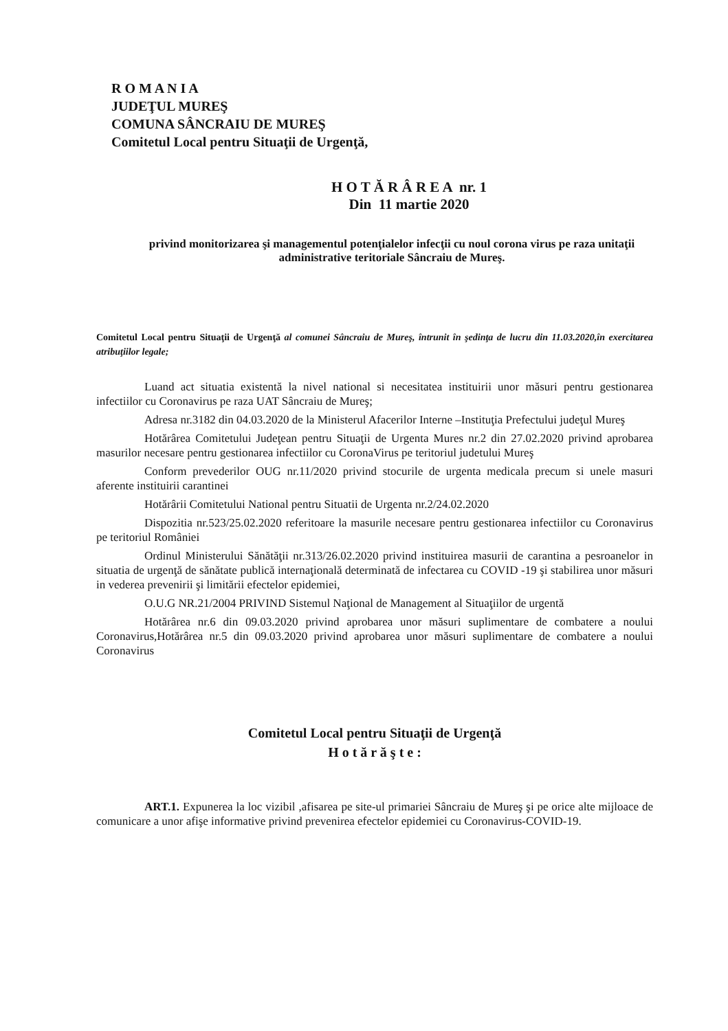R O M A N I A
JUDEŢUL MUREŞ
COMUNA SÂNCRAIU DE MUREŞ
Comitetul Local pentru Situaţii de Urgenţă,
H O T Ă R Â R E A nr. 1
Din 11 martie 2020
privind monitorizarea şi managementul potenţialelor infecţii cu noul corona virus pe raza unitaţii administrative teritoriale Sâncraiu de Mureş.
Comitetul Local pentru Situaţii de Urgenţă al comunei Sâncraiu de Mureş, întrunit în şedinţa de lucru din 11.03.2020,în exercitarea atribuţiilor legale;
Luand act situatia existentă la nivel national si necesitatea instituirii unor măsuri pentru gestionarea infectiilor cu Coronavirus pe raza UAT Sâncraiu de Mureş;
Adresa nr.3182 din 04.03.2020 de la Ministerul Afacerilor Interne –Instituţia Prefectului judeţul Mureş
Hotărârea Comitetului Judeţean pentru Situaţii de Urgenta Mures nr.2 din 27.02.2020 privind aprobarea masurilor necesare pentru gestionarea infectiilor cu CoronaVirus pe teritoriul judetului Mureş
Conform prevederilor OUG nr.11/2020 privind stocurile de urgenta medicala precum si unele masuri aferente instituirii carantinei
Hotărârii Comitetului National pentru Situatii de Urgenta nr.2/24.02.2020
Dispozitia nr.523/25.02.2020 referitoare la masurile necesare pentru gestionarea infectiilor cu Coronavirus pe teritoriul României
Ordinul Ministerului Sănătăţii nr.313/26.02.2020 privind instituirea masurii de carantina a pesroanelor in situatia de urgenţă de sănătate publică internaţională determinată de infectarea cu COVID -19 şi stabilirea unor măsuri in vederea prevenirii şi limitării efectelor epidemiei,
O.U.G NR.21/2004 PRIVIND Sistemul Naţional de Management al Situaţiilor de urgentă
Hotărârea nr.6 din 09.03.2020 privind aprobarea unor măsuri suplimentare de combatere a noului Coronavirus,Hotărârea nr.5 din 09.03.2020 privind aprobarea unor măsuri suplimentare de combatere a noului Coronavirus
Comitetul Local pentru Situaţii de Urgenţă
H o t ă r ă ş t e :
ART.1. Expunerea la loc vizibil ,afisarea pe site-ul primariei Sâncraiu de Mureş şi pe orice alte mijloace de comunicare a unor afişe informative privind prevenirea efectelor epidemiei cu Coronavirus-COVID-19.